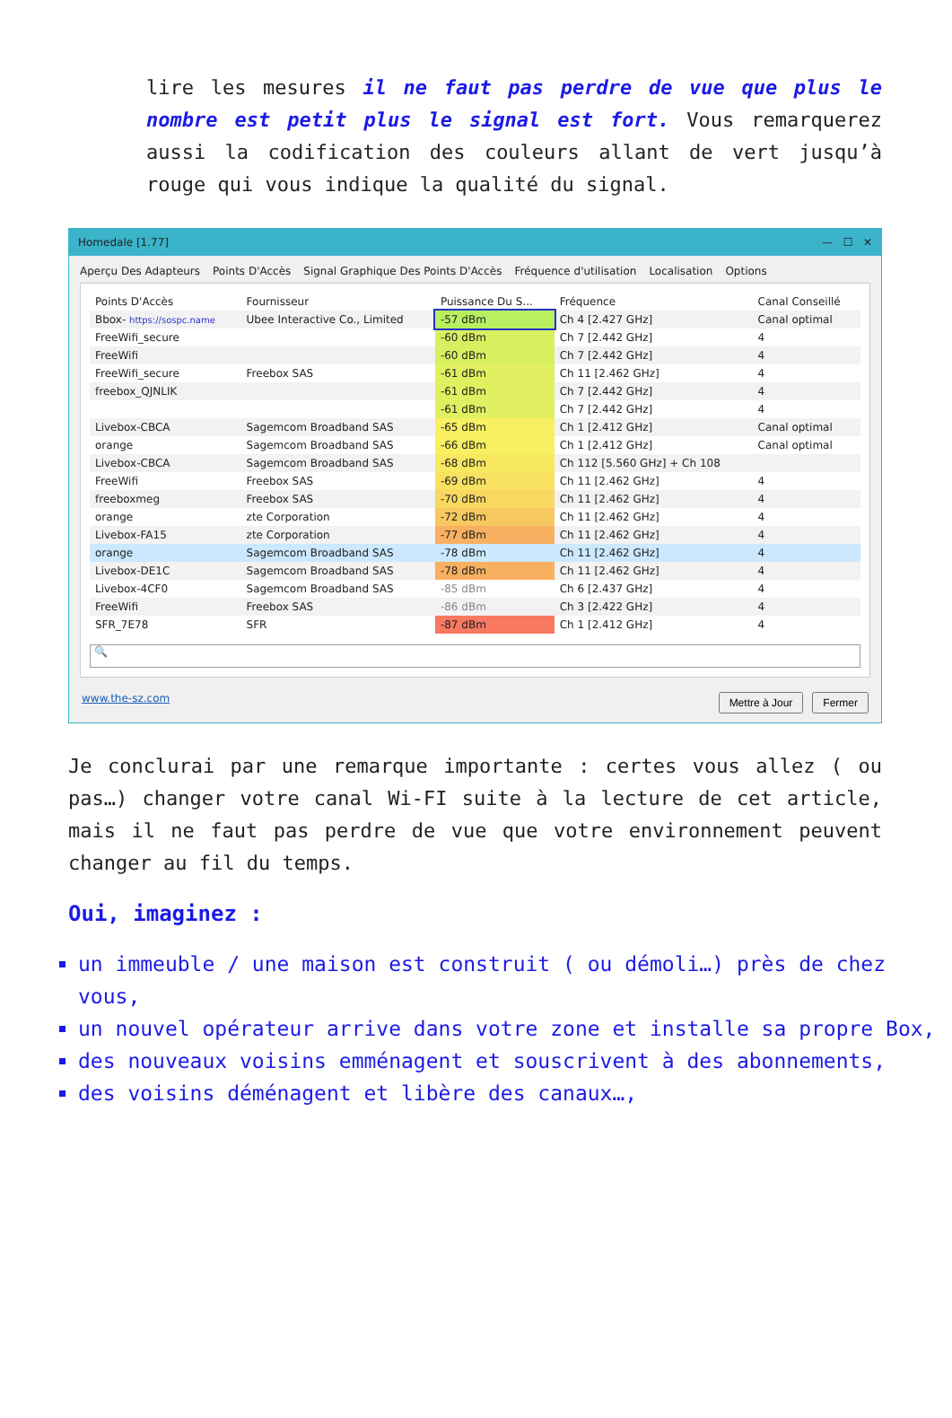lire les mesures il ne faut pas perdre de vue que plus le nombre est petit plus le signal est fort. Vous remarquerez aussi la codification des couleurs allant de vert jusqu’à rouge qui vous indique la qualité du signal.
Homedale [1.77] — ☐ ✕
Aperçu Des Adapteurs Points D'Accès Signal Graphique Des Points D'Accès Fréquence d'utilisation Localisation Options
| Points D'Accès | Fournisseur | Puissance Du S... | Fréquence | Canal Conseillé |
| --- | --- | --- | --- | --- |
| Bbox- https://sospc.name | Ubee Interactive Co., Limited | -57 dBm | Ch 4 [2.427 GHz] | Canal optimal |
| FreeWifi_secure | | -60 dBm | Ch 7 [2.442 GHz] | 4 |
| FreeWifi | | -60 dBm | Ch 7 [2.442 GHz] | 4 |
| FreeWifi_secure | Freebox SAS | -61 dBm | Ch 11 [2.462 GHz] | 4 |
| freebox_QJNLIK | | -61 dBm | Ch 7 [2.442 GHz] | 4 |
| | | -61 dBm | Ch 7 [2.442 GHz] | 4 |
| Livebox-CBCA | Sagemcom Broadband SAS | -65 dBm | Ch 1 [2.412 GHz] | Canal optimal |
| orange | Sagemcom Broadband SAS | -66 dBm | Ch 1 [2.412 GHz] | Canal optimal |
| Livebox-CBCA | Sagemcom Broadband SAS | -68 dBm | Ch 112 [5.560 GHz] + Ch 108 | |
| FreeWifi | Freebox SAS | -69 dBm | Ch 11 [2.462 GHz] | 4 |
| freeboxmeg | Freebox SAS | -70 dBm | Ch 11 [2.462 GHz] | 4 |
| orange | zte Corporation | -72 dBm | Ch 11 [2.462 GHz] | 4 |
| Livebox-FA15 | zte Corporation | -77 dBm | Ch 11 [2.462 GHz] | 4 |
| orange | Sagemcom Broadband SAS | -78 dBm | Ch 11 [2.462 GHz] | 4 |
| Livebox-DE1C | Sagemcom Broadband SAS | -78 dBm | Ch 11 [2.462 GHz] | 4 |
| Livebox-4CF0 | Sagemcom Broadband SAS | -85 dBm | Ch 6 [2.437 GHz] | 4 |
| FreeWifi | Freebox SAS | -86 dBm | Ch 3 [2.422 GHz] | 4 |
| SFR_7E78 | SFR | -87 dBm | Ch 1 [2.412 GHz] | 4 |
🔍
www.the-sz.com Mettre à Jour Fermer
Je conclurai par une remarque importante : certes vous allez ( ou pas…) changer votre canal Wi-FI suite à la lecture de cet article, mais il ne faut pas perdre de vue que votre environnement peuvent changer au fil du temps.
Oui, imaginez :
un immeuble / une maison est construit ( ou démoli…) près de chez vous,
un nouvel opérateur arrive dans votre zone et installe sa propre Box,
des nouveaux voisins emménagent et souscrivent à des abonnements,
des voisins déménagent et libère des canaux…,